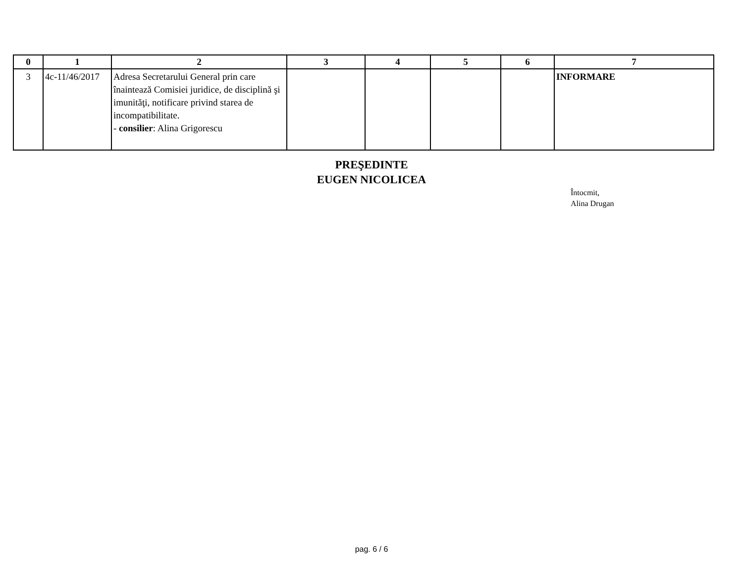| 0 | 1 | 2 | 3 | 4 | 5 | 6 | 7 |
| --- | --- | --- | --- | --- | --- | --- | --- |
| 3 | 4c-11/46/2017 | Adresa Secretarului General prin care înaintează Comisiei juridice, de disciplină şi imunităţi, notificare privind starea de incompatibilitate. - consilier : Alina Grigorescu | | | | | INFORMARE |
PREŞEDINTE
EUGEN NICOLICEA
Întocmit,
Alina Drugan
pag. 6 / 6